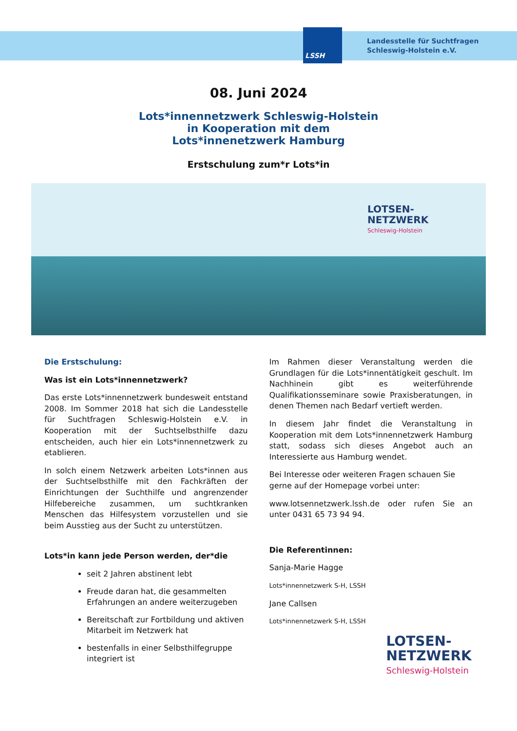LSSH
Landesstelle für Suchtfragen
Schleswig-Holstein e.V.
08. Juni 2024
Lots*innennetzwerk Schleswig-Holstein
in Kooperation mit dem
Lots*innenetzwerk Hamburg
Erstschulung zum*r Lots*in
LOTSEN-
NETZWERK
Schleswig-Holstein
Die Erstschulung:
Was ist ein Lots*innennetzwerk?
Das erste Lots*innennetzwerk bundesweit entstand 2008. Im Sommer 2018 hat sich die Landesstelle für Suchtfragen Schleswig-Holstein e.V. in Kooperation mit der Suchtselbsthilfe dazu entscheiden, auch hier ein Lots*innennetzwerk zu etablieren.
In solch einem Netzwerk arbeiten Lots*innen aus der Suchtselbsthilfe mit den Fachkräften der Einrichtungen der Suchthilfe und angrenzender Hilfebereiche zusammen, um suchtkranken Menschen das Hilfesystem vorzustellen und sie beim Ausstieg aus der Sucht zu unterstützen.
Lots*in kann jede Person werden, der*die
seit 2 Jahren abstinent lebt
Freude daran hat, die gesammelten Erfahrungen an andere weiterzugeben
Bereitschaft zur Fortbildung und aktiven Mitarbeit im Netzwerk hat
bestenfalls in einer Selbsthilfegruppe integriert ist
Im Rahmen dieser Veranstaltung werden die Grundlagen für die Lots*innentätigkeit geschult. Im Nachhinein gibt es weiterführende Qualifikationsseminare sowie Praxisberatungen, in denen Themen nach Bedarf vertieft werden.
In diesem Jahr findet die Veranstaltung in Kooperation mit dem Lots*innennetzwerk Hamburg statt, sodass sich dieses Angebot auch an Interessierte aus Hamburg wendet.
Bei Interesse oder weiteren Fragen schauen Sie gerne auf der Homepage vorbei unter:
www.lotsennetzwerk.lssh.de oder rufen Sie an unter 0431 65 73 94 94.
Die Referentinnen:
Sanja-Marie Hagge
Lots*innennetzwerk S-H, LSSH
Jane Callsen
Lots*innennetzwerk S-H, LSSH
LOTSEN-
NETZWERK
Schleswig-Holstein